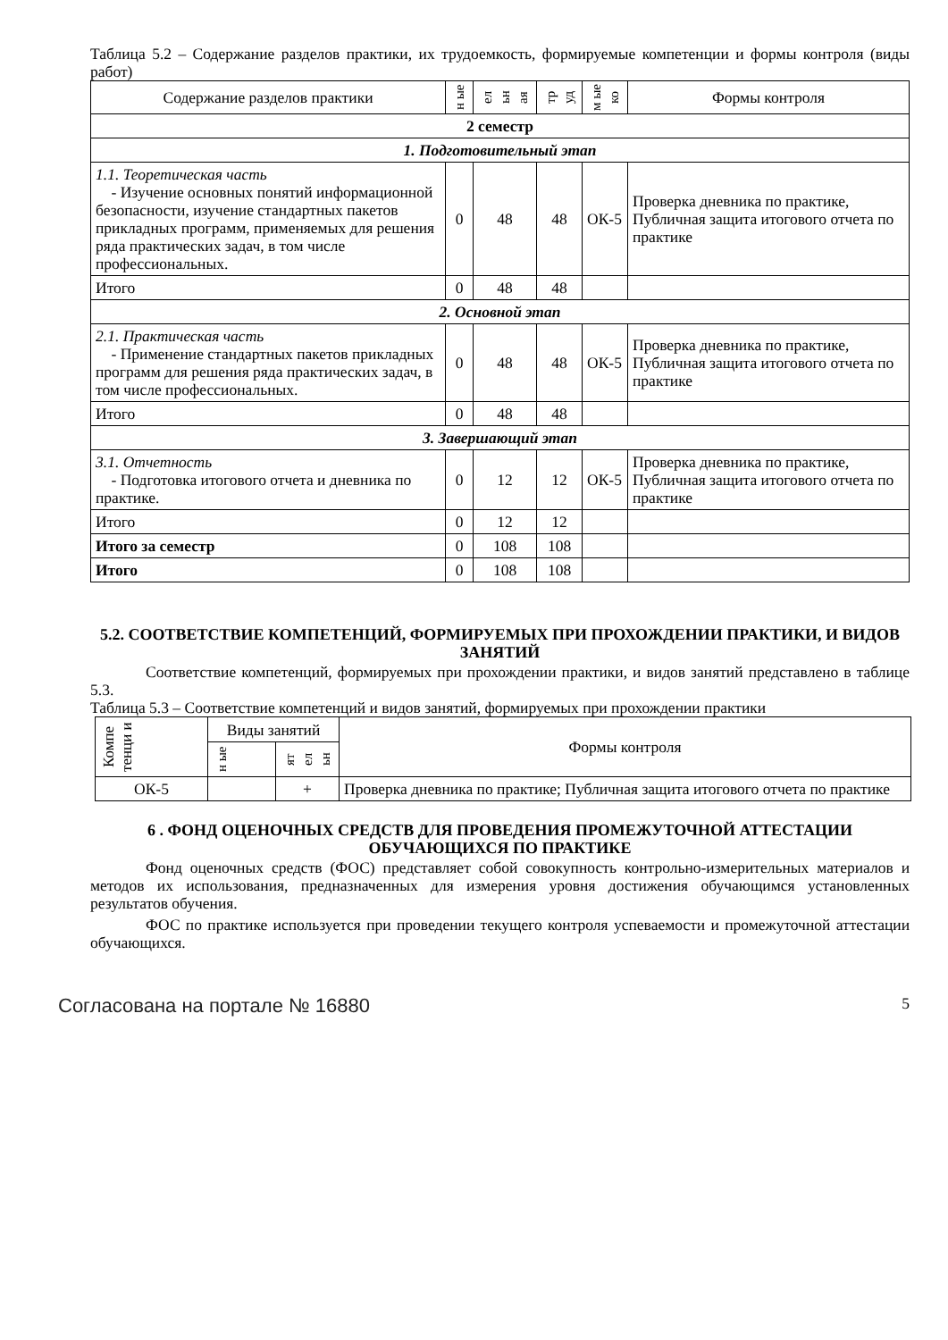Таблица 5.2 – Содержание разделов практики, их трудоемкость, формируемые компетенции и формы контроля (виды работ)
| Содержание разделов практики | н ые | ел ьн ая | тр уд | м ые ко | Формы контроля |
| --- | --- | --- | --- | --- | --- |
| 2 семестр | | | | | |
| 1. Подготовительный этап | | | | | |
| 1.1. Теоретическая часть - Изучение основных понятий информационной безопасности, изучение стандартных пакетов прикладных программ, применяемых для решения ряда практических задач, в том числе профессиональных. | 0 | 48 | 48 | ОК-5 | Проверка дневника по практике, Публичная защита итогового отчета по практике |
| Итого | 0 | 48 | 48 | | |
| 2. Основной этап | | | | | |
| 2.1. Практическая часть - Применение стандартных пакетов прикладных программ для решения ряда практических задач, в том числе профессиональных. | 0 | 48 | 48 | ОК-5 | Проверка дневника по практике, Публичная защита итогового отчета по практике |
| Итого | 0 | 48 | 48 | | |
| 3. Завершающий этап | | | | | |
| 3.1. Отчетность - Подготовка итогового отчета и дневника по практике. | 0 | 12 | 12 | ОК-5 | Проверка дневника по практике, Публичная защита итогового отчета по практике |
| Итого | 0 | 12 | 12 | | |
| Итого за семестр | 0 | 108 | 108 | | |
| Итого | 0 | 108 | 108 | | |
5.2. СООТВЕТСТВИЕ КОМПЕТЕНЦИЙ, ФОРМИРУЕМЫХ ПРИ ПРОХОЖДЕНИИ ПРАКТИКИ, И ВИДОВ ЗАНЯТИЙ
Соответствие компетенций, формируемых при прохождении практики, и видов занятий представлено в таблице 5.3.
Таблица 5.3 – Соответствие компетенций и видов занятий, формируемых при прохождении практики
| Компе тенци и | Виды занятий | | Формы контроля |
| --- | --- | --- | --- |
| | н ые | ят ел ьн | |
| ОК-5 | | + | Проверка дневника по практике; Публичная защита итогового отчета по практике |
6 . ФОНД ОЦЕНОЧНЫХ СРЕДСТВ ДЛЯ ПРОВЕДЕНИЯ ПРОМЕЖУТОЧНОЙ АТТЕСТАЦИИ ОБУЧАЮЩИХСЯ ПО ПРАКТИКЕ
Фонд оценочных средств (ФОС) представляет собой совокупность контрольно-измерительных материалов и методов их использования, предназначенных для измерения уровня достижения обучающимся установленных результатов обучения.
ФОС по практике используется при проведении текущего контроля успеваемости и промежуточной аттестации обучающихся.
Согласована на портале № 16880 5